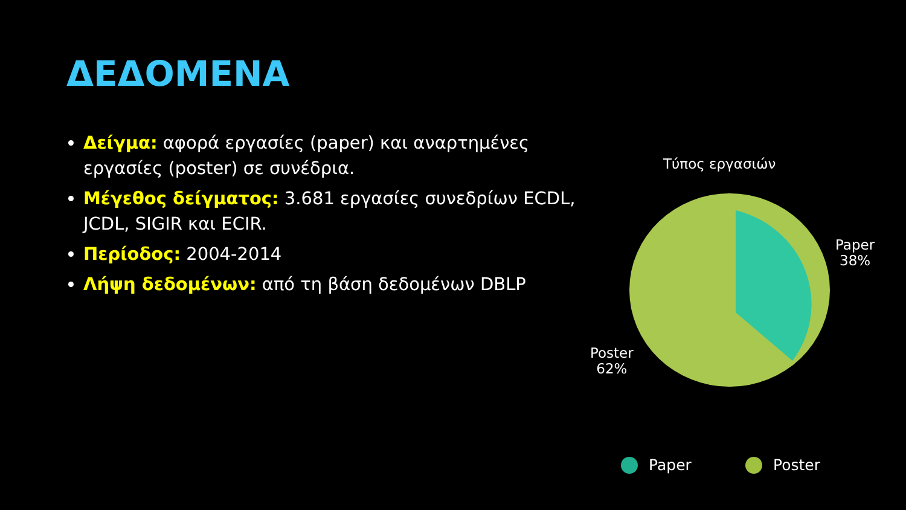ΔΕΔΟΜΕΝΑ
Δείγμα: αφορά εργασίες (paper) και αναρτημένες εργασίες (poster) σε συνέδρια.
Μέγεθος δείγματος: 3.681 εργασίες συνεδρίων ECDL, JCDL, SIGIR και ECIR.
Περίοδος: 2004-2014
Λήψη δεδομένων: από τη βάση δεδομένων DBLP
Τύπος εργασιών
Paper
38%
Poster
62%
Paper Poster